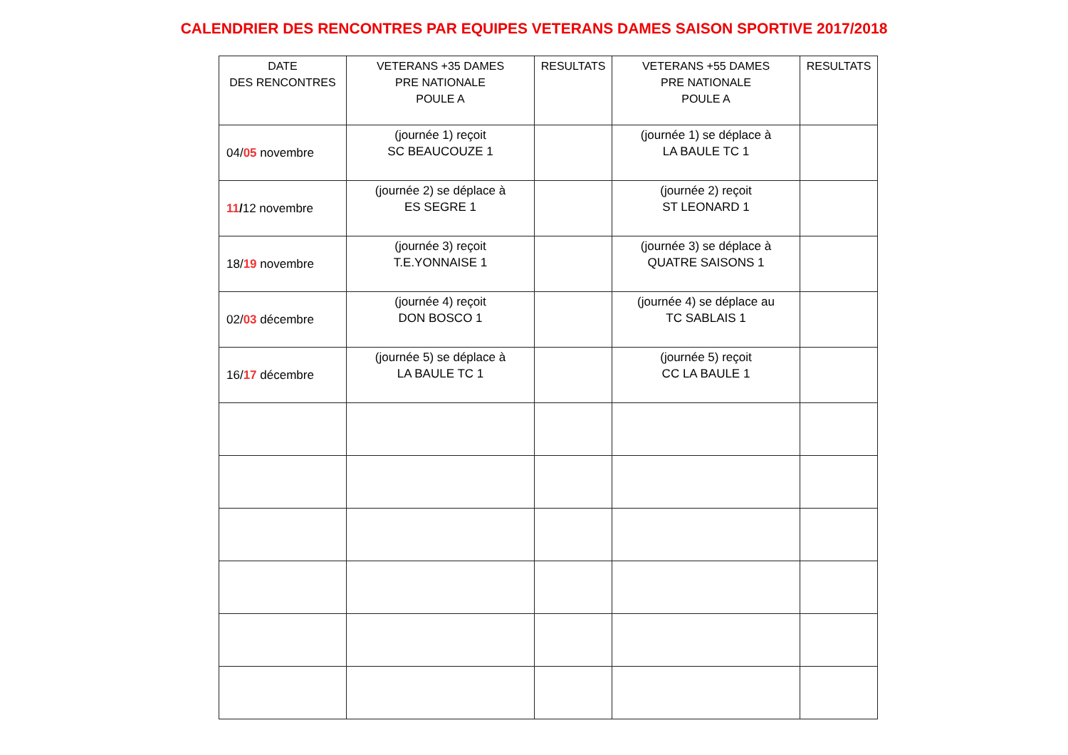CALENDRIER DES RENCONTRES PAR EQUIPES VETERANS DAMES SAISON SPORTIVE 2017/2018
| DATE DES RENCONTRES | VETERANS +35 DAMES PRE NATIONALE POULE A | RESULTATS | VETERANS +55 DAMES PRE NATIONALE POULE A | RESULTATS |
| --- | --- | --- | --- | --- |
| 04/ 05 novembre | (journée 1) reçoit SC BEAUCOUZE 1 | | (journée 1) se déplace à LA BAULE TC 1 | |
| 11 / 12 novembre | (journée 2) se déplace à ES SEGRE 1 | | (journée 2) reçoit ST LEONARD 1 | |
| 18/ 19 novembre | (journée 3) reçoit T.E.YONNAISE 1 | | (journée 3) se déplace à QUATRE SAISONS 1 | |
| 02/ 03 décembre | (journée 4) reçoit DON BOSCO 1 | | (journée 4) se déplace au TC SABLAIS 1 | |
| 16/ 17 décembre | (journée 5) se déplace à LA BAULE TC 1 | | (journée 5) reçoit CC LA BAULE 1 | |